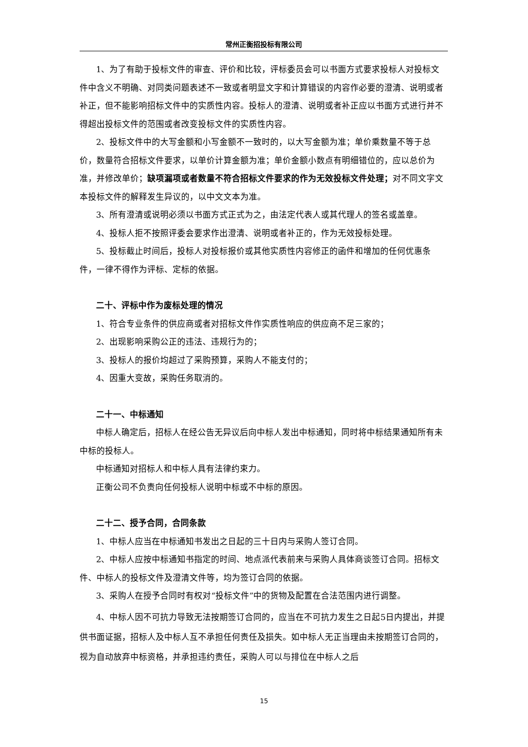常州正衡招投标有限公司
1、为了有助于投标文件的审查、评价和比较，评标委员会可以书面方式要求投标人对投标文件中含义不明确、对同类问题表述不一致或者明显文字和计算错误的内容作必要的澄清、说明或者补正，但不能影响招标文件中的实质性内容。投标人的澄清、说明或者补正应以书面方式进行并不得超出投标文件的范围或者改变投标文件的实质性内容。
2、投标文件中的大写金额和小写金额不一致时的，以大写金额为准；单价乘数量不等于总价，数量符合招标文件要求，以单价计算金额为准；单价金额小数点有明细错位的，应以总价为准，并修改单价；缺项漏项或者数量不符合招标文件要求的作为无效投标文件处理；对不同文字文本投标文件的解释发生异议的，以中文文本为准。
3、所有澄清或说明必须以书面方式正式为之，由法定代表人或其代理人的签名或盖章。
4、投标人拒不按照评委会要求作出澄清、说明或者补正的，作为无效投标处理。
5、投标截止时间后，投标人对投标报价或其他实质性内容修正的函件和增加的任何优惠条件，一律不得作为评标、定标的依据。
二十、评标中作为废标处理的情况
1、符合专业条件的供应商或者对招标文件作实质性响应的供应商不足三家的；
2、出现影响采购公正的违法、违规行为的；
3、投标人的报价均超过了采购预算，采购人不能支付的；
4、因重大变故，采购任务取消的。
二十一、中标通知
中标人确定后，招标人在经公告无异议后向中标人发出中标通知，同时将中标结果通知所有未中标的投标人。
中标通知对招标人和中标人具有法律约束力。
正衡公司不负责向任何投标人说明中标或不中标的原因。
二十二、授予合同，合同条款
1、中标人应当在中标通知书发出之日起的三十日内与采购人签订合同。
2、中标人应按中标通知书指定的时间、地点派代表前来与采购人具体商谈签订合同。招标文件、中标人的投标文件及澄清文件等，均为签订合同的依据。
3、采购人在授予合同时有权对“投标文件”中的货物及配置在合法范围内进行调整。
4、中标人因不可抗力导致无法按期签订合同的，应当在不可抗力发生之日起5日内提出，并提供书面证据，招标人及中标人互不承担任何责任及损失。如中标人无正当理由未按期签订合同的，视为自动放弃中标资格，并承担违约责任，采购人可以与排位在中标人之后
15